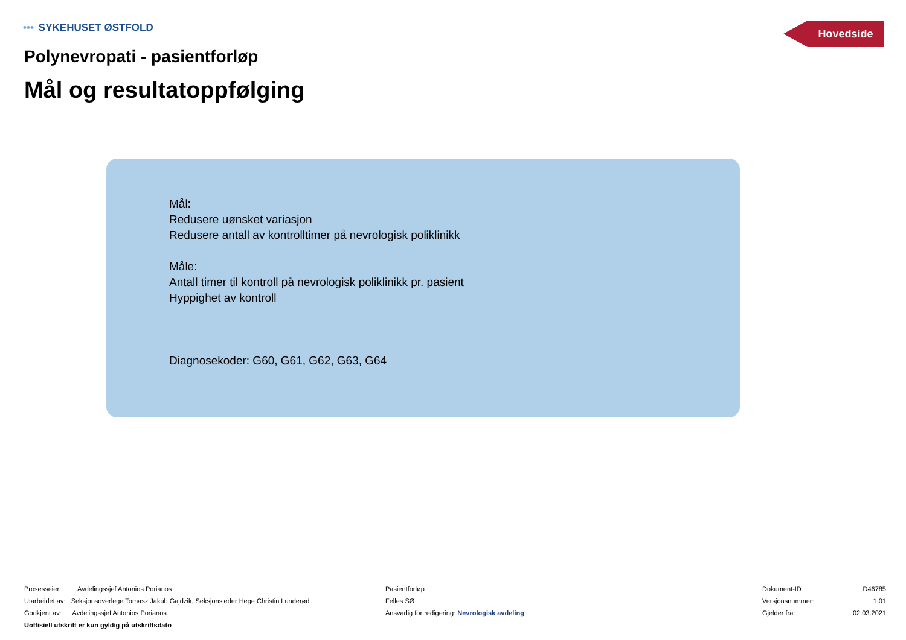••• SYKEHUSET ØSTFOLD Hovedside
Polynevropati - pasientforløp
Mål og resultatoppfølging
Mål:
Redusere uønsket variasjon
Redusere antall av kontrolltimer på nevrologisk poliklinikk
Måle:
Antall timer til kontroll på nevrologisk poliklinikk pr. pasient
Hyppighet av kontroll
Diagnosekoder: G60, G61, G62, G63, G64
Prosesseier: Avdelingssjef Antonios Porianos
Utarbeidet av: Seksjonsoverlege Tomasz Jakub Gajdzik, Seksjonsleder Hege Christin Lunderød
Godkjent av: Avdelingssjef Antonios Porianos
Uoffisiell utskrift er kun gyldig på utskriftsdato
Pasientforløp
Felles SØ
Ansvarlig for redigering: Nevrologisk avdeling
Dokument-ID D46785
Versjonsnummer: 1.01
Gjelder fra: 02.03.2021